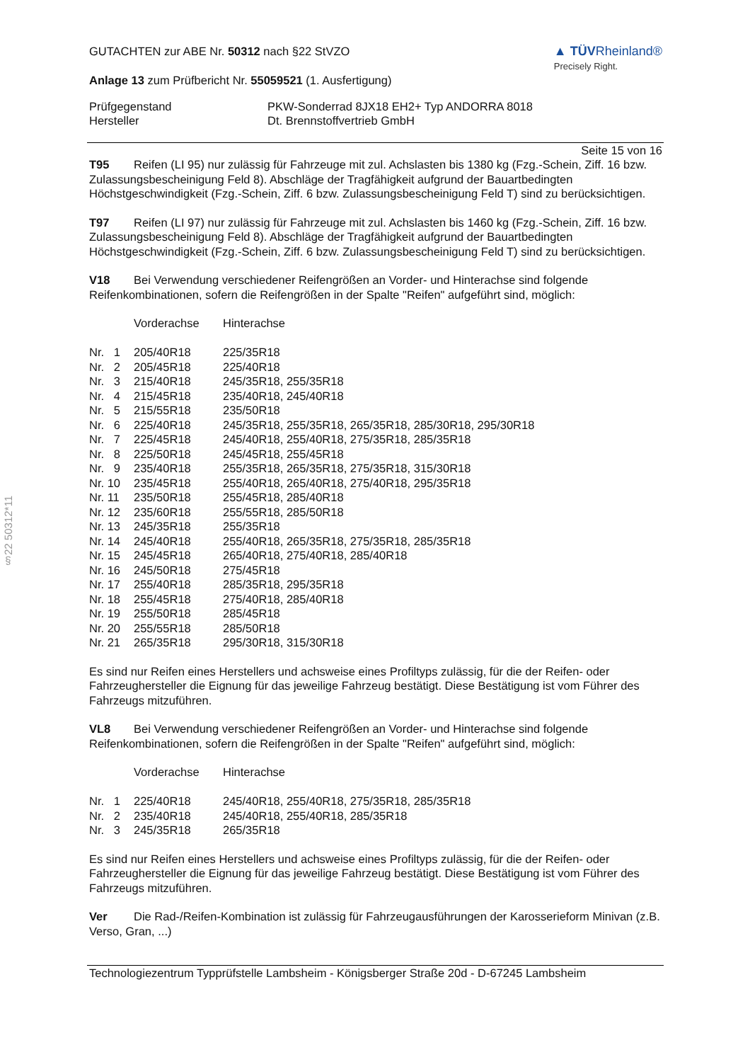§22 50312*11
GUTACHTEN zur ABE Nr. 50312 nach §22 StVZO
Anlage 13 zum Prüfbericht Nr. 55059521 (1. Ausfertigung)
▲ TÜVRheinland®
Precisely Right.
| Prüfgegenstand | PKW-Sonderrad 8JX18 EH2+ Typ ANDORRA 8018 |
| Hersteller | Dt. Brennstoffvertrieb GmbH |
Seite 15 von 16
T95 Reifen (LI 95) nur zulässig für Fahrzeuge mit zul. Achslasten bis 1380 kg (Fzg.-Schein, Ziff. 16 bzw. Zulassungsbescheinigung Feld 8). Abschläge der Tragfähigkeit aufgrund der Bauartbedingten Höchstgeschwindigkeit (Fzg.-Schein, Ziff. 6 bzw. Zulassungsbescheinigung Feld T) sind zu berücksichtigen.
T97 Reifen (LI 97) nur zulässig für Fahrzeuge mit zul. Achslasten bis 1460 kg (Fzg.-Schein, Ziff. 16 bzw. Zulassungsbescheinigung Feld 8). Abschläge der Tragfähigkeit aufgrund der Bauartbedingten Höchstgeschwindigkeit (Fzg.-Schein, Ziff. 6 bzw. Zulassungsbescheinigung Feld T) sind zu berücksichtigen.
V18 Bei Verwendung verschiedener Reifengrößen an Vorder- und Hinterachse sind folgende Reifenkombinationen, sofern die Reifengrößen in der Spalte "Reifen" aufgeführt sind, möglich:
| | Vorderachse | Hinterachse |
| Nr. 1 | 205/40R18 | 225/35R18 |
| Nr. 2 | 205/45R18 | 225/40R18 |
| Nr. 3 | 215/40R18 | 245/35R18, 255/35R18 |
| Nr. 4 | 215/45R18 | 235/40R18, 245/40R18 |
| Nr. 5 | 215/55R18 | 235/50R18 |
| Nr. 6 | 225/40R18 | 245/35R18, 255/35R18, 265/35R18, 285/30R18, 295/30R18 |
| Nr. 7 | 225/45R18 | 245/40R18, 255/40R18, 275/35R18, 285/35R18 |
| Nr. 8 | 225/50R18 | 245/45R18, 255/45R18 |
| Nr. 9 | 235/40R18 | 255/35R18, 265/35R18, 275/35R18, 315/30R18 |
| Nr. 10 | 235/45R18 | 255/40R18, 265/40R18, 275/40R18, 295/35R18 |
| Nr. 11 | 235/50R18 | 255/45R18, 285/40R18 |
| Nr. 12 | 235/60R18 | 255/55R18, 285/50R18 |
| Nr. 13 | 245/35R18 | 255/35R18 |
| Nr. 14 | 245/40R18 | 255/40R18, 265/35R18, 275/35R18, 285/35R18 |
| Nr. 15 | 245/45R18 | 265/40R18, 275/40R18, 285/40R18 |
| Nr. 16 | 245/50R18 | 275/45R18 |
| Nr. 17 | 255/40R18 | 285/35R18, 295/35R18 |
| Nr. 18 | 255/45R18 | 275/40R18, 285/40R18 |
| Nr. 19 | 255/50R18 | 285/45R18 |
| Nr. 20 | 255/55R18 | 285/50R18 |
| Nr. 21 | 265/35R18 | 295/30R18, 315/30R18 |
Es sind nur Reifen eines Herstellers und achsweise eines Profiltyps zulässig, für die der Reifen- oder Fahrzeughersteller die Eignung für das jeweilige Fahrzeug bestätigt. Diese Bestätigung ist vom Führer des Fahrzeugs mitzuführen.
VL8 Bei Verwendung verschiedener Reifengrößen an Vorder- und Hinterachse sind folgende Reifenkombinationen, sofern die Reifengrößen in der Spalte "Reifen" aufgeführt sind, möglich:
| | Vorderachse | Hinterachse |
| Nr. 1 | 225/40R18 | 245/40R18, 255/40R18, 275/35R18, 285/35R18 |
| Nr. 2 | 235/40R18 | 245/40R18, 255/40R18, 285/35R18 |
| Nr. 3 | 245/35R18 | 265/35R18 |
Es sind nur Reifen eines Herstellers und achsweise eines Profiltyps zulässig, für die der Reifen- oder Fahrzeughersteller die Eignung für das jeweilige Fahrzeug bestätigt. Diese Bestätigung ist vom Führer des Fahrzeugs mitzuführen.
Ver Die Rad-/Reifen-Kombination ist zulässig für Fahrzeugausführungen der Karosserieform Minivan (z.B. Verso, Gran, ...)
Technologiezentrum Typprüfstelle Lambsheim - Königsberger Straße 20d - D-67245 Lambsheim